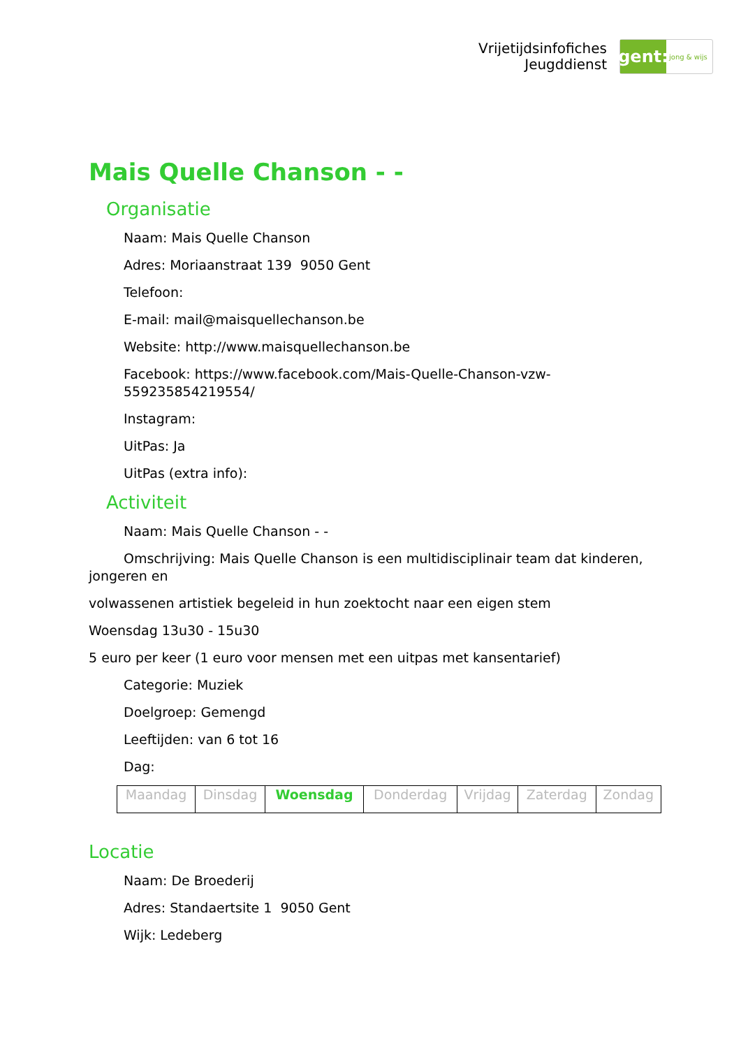Vrijetijdsinfofiches
Jeugddienst
gent:
jong & wijs
Mais Quelle Chanson - -
Organisatie
Naam: Mais Quelle Chanson
Adres: Moriaanstraat 139 9050 Gent
Telefoon:
E-mail: mail@maisquellechanson.be
Website: http://www.maisquellechanson.be
Facebook: https://www.facebook.com/Mais-Quelle-Chanson-vzw-559235854219554/
Instagram:
UitPas: Ja
UitPas (extra info):
Activiteit
Naam: Mais Quelle Chanson - -
Omschrijving: Mais Quelle Chanson is een multidisciplinair team dat kinderen, jongeren en
volwassenen artistiek begeleid in hun zoektocht naar een eigen stem
Woensdag 13u30 - 15u30
5 euro per keer (1 euro voor mensen met een uitpas met kansentarief)
Categorie: Muziek
Doelgroep: Gemengd
Leeftijden: van 6 tot 16
Dag:
| Maandag | Dinsdag | Woensdag | Donderdag | Vrijdag | Zaterdag | Zondag |
Locatie
Naam: De Broederij
Adres: Standaertsite 1 9050 Gent
Wijk: Ledeberg